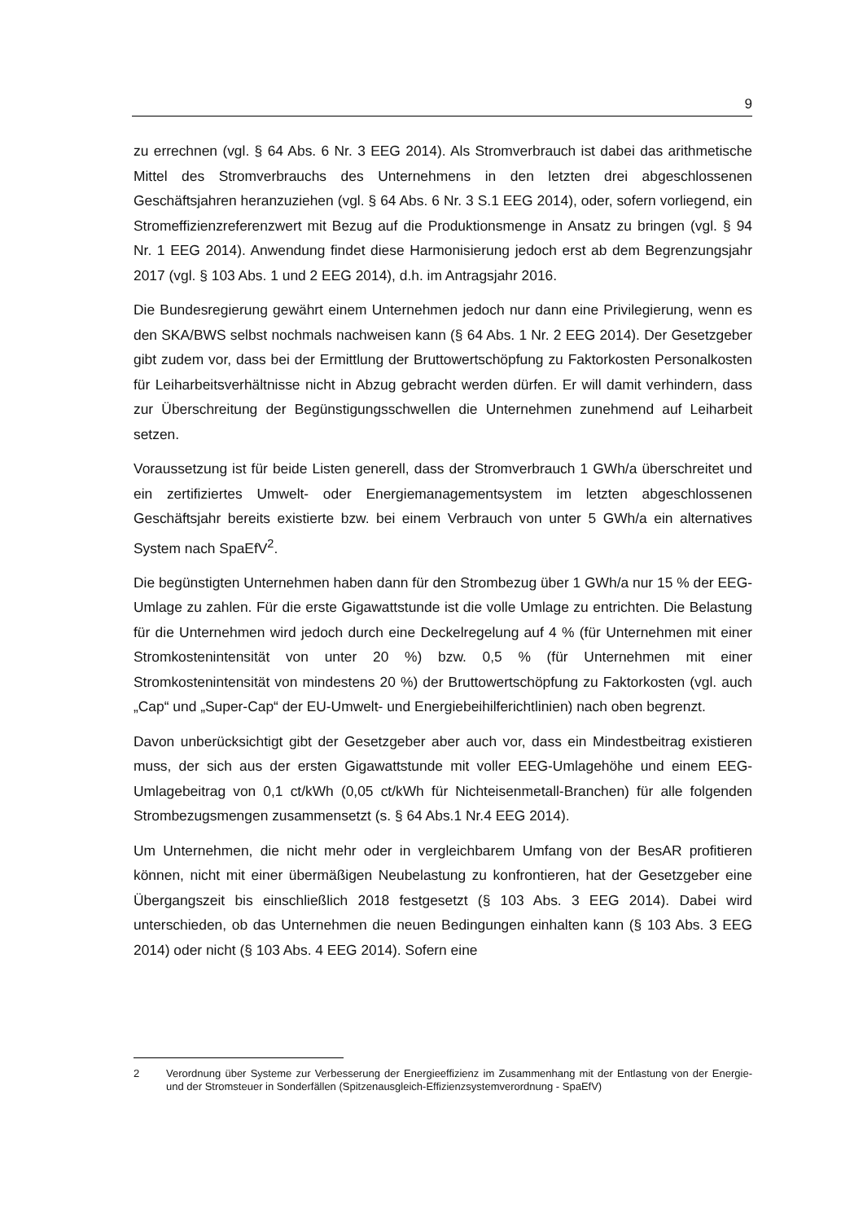9
zu errechnen (vgl. § 64 Abs. 6 Nr. 3 EEG 2014). Als Stromverbrauch ist dabei das arithmetische Mittel des Stromverbrauchs des Unternehmens in den letzten drei abgeschlossenen Geschäftsjahren heranzuziehen (vgl. § 64 Abs. 6 Nr. 3 S.1 EEG 2014), oder, sofern vorliegend, ein Stromeffizienzreferenzwert mit Bezug auf die Produktionsmenge in Ansatz zu bringen (vgl. § 94 Nr. 1 EEG 2014). Anwendung findet diese Harmonisierung jedoch erst ab dem Begrenzungsjahr 2017 (vgl. § 103 Abs. 1 und 2 EEG 2014), d.h. im Antragsjahr 2016.
Die Bundesregierung gewährt einem Unternehmen jedoch nur dann eine Privilegierung, wenn es den SKA/BWS selbst nochmals nachweisen kann (§ 64 Abs. 1 Nr. 2 EEG 2014). Der Gesetzgeber gibt zudem vor, dass bei der Ermittlung der Bruttowertschöpfung zu Faktorkosten Personalkosten für Leiharbeitsverhältnisse nicht in Abzug gebracht werden dürfen. Er will damit verhindern, dass zur Überschreitung der Begünstigungsschwellen die Unternehmen zunehmend auf Leiharbeit setzen.
Voraussetzung ist für beide Listen generell, dass der Stromverbrauch 1 GWh/a überschreitet und ein zertifiziertes Umwelt- oder Energiemanagementsystem im letzten abgeschlossenen Geschäftsjahr bereits existierte bzw. bei einem Verbrauch von unter 5 GWh/a ein alternatives System nach SpaEfV<sup>2</sup>.
Die begünstigten Unternehmen haben dann für den Strombezug über 1 GWh/a nur 15 % der EEG-Umlage zu zahlen. Für die erste Gigawattstunde ist die volle Umlage zu entrichten. Die Belastung für die Unternehmen wird jedoch durch eine Deckelregelung auf 4 % (für Unternehmen mit einer Stromkostenintensität von unter 20 %) bzw. 0,5 % (für Unternehmen mit einer Stromkostenintensität von mindestens 20 %) der Bruttowertschöpfung zu Faktorkosten (vgl. auch „Cap“ und „Super-Cap“ der EU-Umwelt- und Energiebeihilferichtlinien) nach oben begrenzt.
Davon unberücksichtigt gibt der Gesetzgeber aber auch vor, dass ein Mindestbeitrag existieren muss, der sich aus der ersten Gigawattstunde mit voller EEG-Umlagehöhe und einem EEG-Umlagebeitrag von 0,1 ct/kWh (0,05 ct/kWh für Nichteisenmetall-Branchen) für alle folgenden Strombezugsmengen zusammensetzt (s. § 64 Abs.1 Nr.4 EEG 2014).
Um Unternehmen, die nicht mehr oder in vergleichbarem Umfang von der BesAR profitieren können, nicht mit einer übermäßigen Neubelastung zu konfrontieren, hat der Gesetzgeber eine Übergangszeit bis einschließlich 2018 festgesetzt (§ 103 Abs. 3 EEG 2014). Dabei wird unterschieden, ob das Unternehmen die neuen Bedingungen einhalten kann (§ 103 Abs. 3 EEG 2014) oder nicht (§ 103 Abs. 4 EEG 2014). Sofern eine
2 Verordnung über Systeme zur Verbesserung der Energieeffizienz im Zusammenhang mit der Entlastung von der Energie- und der Stromsteuer in Sonderfällen (Spitzenausgleich-Effizienzsystemverordnung - SpaEfV)